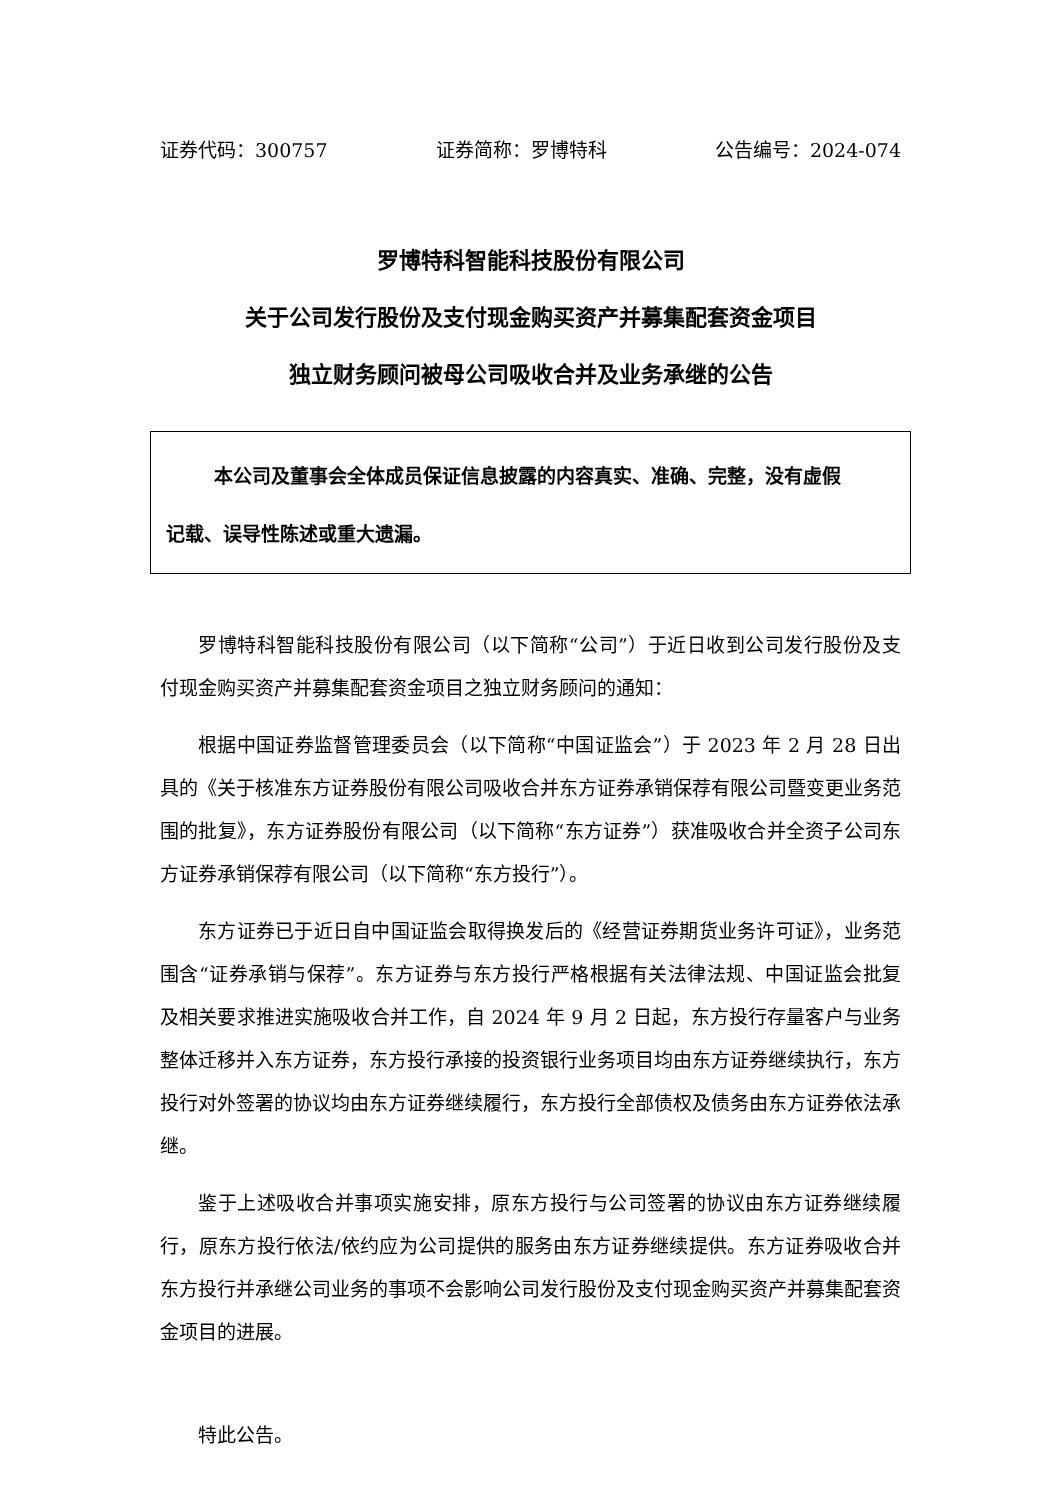证券代码：300757 证券简称：罗博特科 公告编号：2024-074
罗博特科智能科技股份有限公司
关于公司发行股份及支付现金购买资产并募集配套资金项目
独立财务顾问被母公司吸收合并及业务承继的公告
本公司及董事会全体成员保证信息披露的内容真实、准确、完整，没有虚假
记载、误导性陈述或重大遗漏。
罗博特科智能科技股份有限公司（以下简称“公司”）于近日收到公司发行股份及支付现金购买资产并募集配套资金项目之独立财务顾问的通知：
根据中国证券监督管理委员会（以下简称“中国证监会”）于 2023 年 2 月 28 日出具的《关于核准东方证券股份有限公司吸收合并东方证券承销保荐有限公司暨变更业务范围的批复》，东方证券股份有限公司（以下简称“东方证券”）获准吸收合并全资子公司东方证券承销保荐有限公司（以下简称“东方投行”）。
东方证券已于近日自中国证监会取得换发后的《经营证券期货业务许可证》，业务范围含“证券承销与保荐”。东方证券与东方投行严格根据有关法律法规、中国证监会批复及相关要求推进实施吸收合并工作，自 2024 年 9 月 2 日起，东方投行存量客户与业务整体迁移并入东方证券，东方投行承接的投资银行业务项目均由东方证券继续执行，东方投行对外签署的协议均由东方证券继续履行，东方投行全部债权及债务由东方证券依法承继。
鉴于上述吸收合并事项实施安排，原东方投行与公司签署的协议由东方证券继续履行，原东方投行依法/依约应为公司提供的服务由东方证券继续提供。东方证券吸收合并东方投行并承继公司业务的事项不会影响公司发行股份及支付现金购买资产并募集配套资金项目的进展。
特此公告。